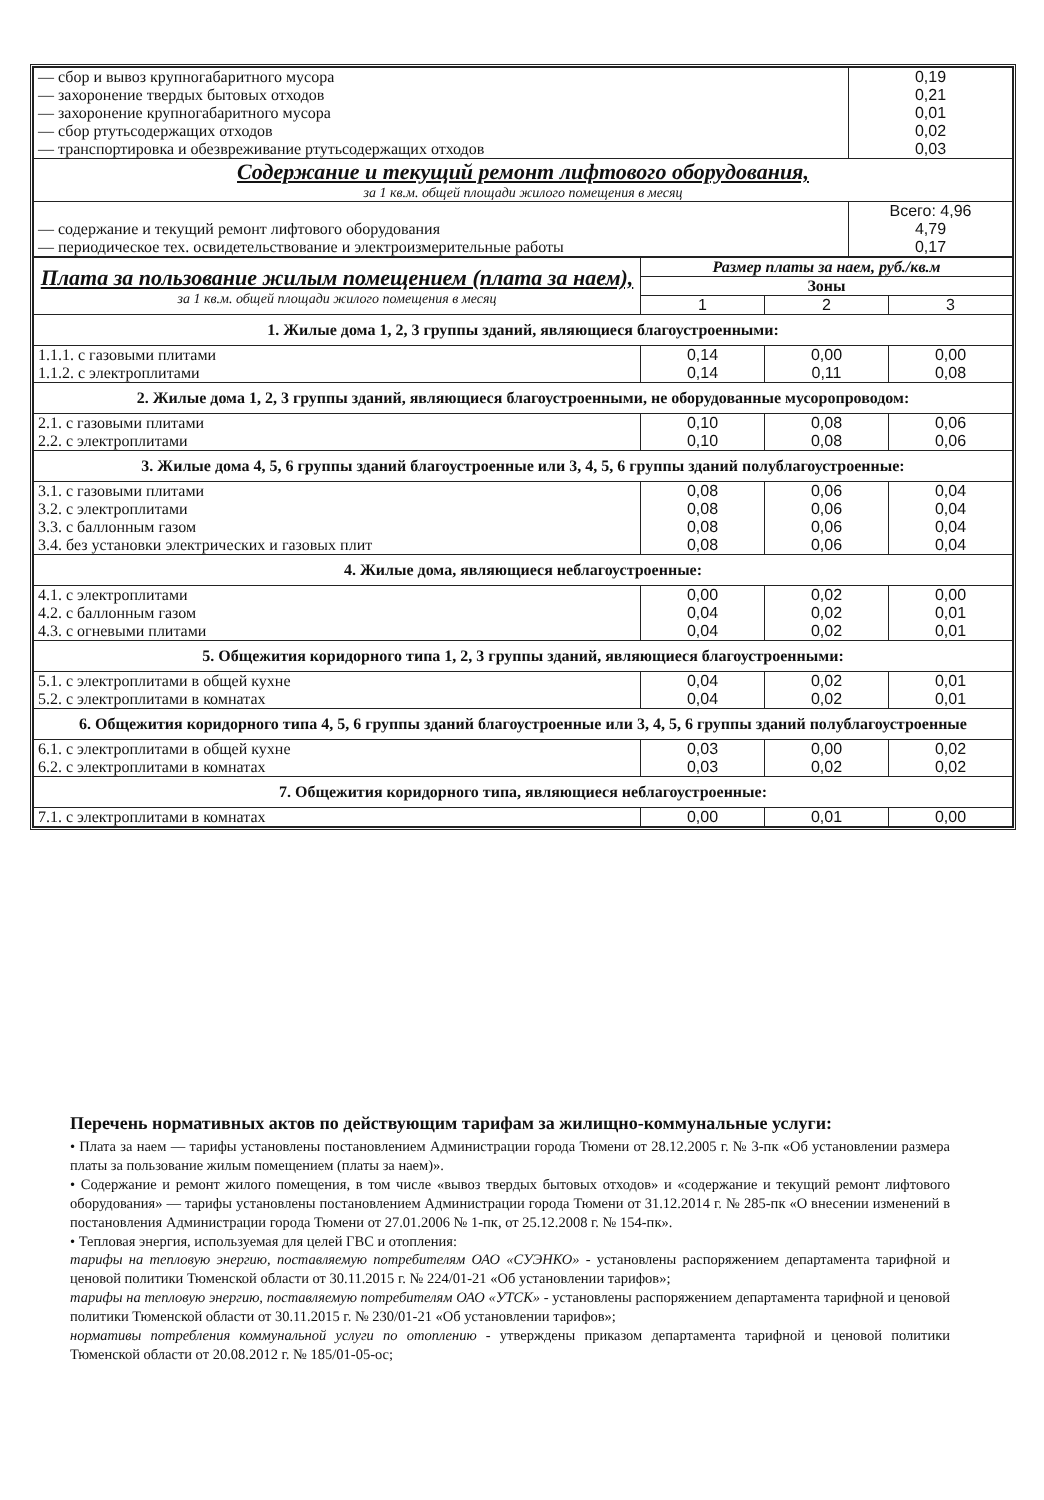| — сбор и вывоз крупногабаритного мусора — захоронение твердых бытовых отходов — захоронение крупногабаритного мусора — сбор ртутьсодержащих отходов — транспортировка и обезвреживание ртутьсодержащих отходов | 0,19 0,21 0,01 0,02 0,03 |
| Содержание и текущий ремонт лифтового оборудования, за 1 кв.м. общей площади жилого помещения в месяц | |
| — содержание и текущий ремонт лифтового оборудования — периодическое тех. освидетельствование и электроизмерительные работы | Всего: 4,96 4,79 0,17 |
| Плата за пользование жилым помещением (плата за наем), за 1 кв.м. общей площади жилого помещения в месяц | Размер платы за наем, руб./кв.м | | |
| | Зоны | | |
| | 1 | 2 | 3 |
| 1. Жилые дома 1, 2, 3 группы зданий, являющиеся благоустроенными: | | | |
| 1.1.1. с газовыми плитами 1.1.2. с электроплитами | 0,14 0,14 | 0,00 0,11 | 0,00 0,08 |
| 2. Жилые дома 1, 2, 3 группы зданий, являющиеся благоустроенными, не оборудованные мусоропроводом: | | | |
| 2.1. с газовыми плитами 2.2. с электроплитами | 0,10 0,10 | 0,08 0,08 | 0,06 0,06 |
| 3. Жилые дома 4, 5, 6 группы зданий благоустроенные или 3, 4, 5, 6 группы зданий полублагоустроенные: | | | |
| 3.1. с газовыми плитами 3.2. с электроплитами 3.3. с баллонным газом 3.4. без установки электрических и газовых плит | 0,08 0,08 0,08 0,08 | 0,06 0,06 0,06 0,06 | 0,04 0,04 0,04 0,04 |
| 4. Жилые дома, являющиеся неблагоустроенные: | | | |
| 4.1. с электроплитами 4.2. с баллонным газом 4.3. с огневыми плитами | 0,00 0,04 0,04 | 0,02 0,02 0,02 | 0,00 0,01 0,01 |
| 5. Общежития коридорного типа 1, 2, 3 группы зданий, являющиеся благоустроенными: | | | |
| 5.1. с электроплитами в общей кухне 5.2. с электроплитами в комнатах | 0,04 0,04 | 0,02 0,02 | 0,01 0,01 |
| 6. Общежития коридорного типа 4, 5, 6 группы зданий благоустроенные или 3, 4, 5, 6 группы зданий полублагоустроенные | | | |
| 6.1. с электроплитами в общей кухне 6.2. с электроплитами в комнатах | 0,03 0,03 | 0,00 0,02 | 0,02 0,02 |
| 7. Общежития коридорного типа, являющиеся неблагоустроенные: | | | |
| 7.1. с электроплитами в комнатах | 0,00 | 0,01 | 0,00 |
Перечень нормативных актов по действующим тарифам за жилищно-коммунальные услуги:
• Плата за наем — тарифы установлены постановлением Администрации города Тюмени от 28.12.2005 г. № 3-пк «Об установлении размера платы за пользование жилым помещением (платы за наем)».
• Содержание и ремонт жилого помещения, в том числе «вывоз твердых бытовых отходов» и «содержание и текущий ремонт лифтового оборудования» — тарифы установлены постановлением Администрации города Тюмени от 31.12.2014 г. № 285-пк «О внесении изменений в постановления Администрации города Тюмени от 27.01.2006 № 1-пк, от 25.12.2008 г. № 154-пк».
• Тепловая энергия, используемая для целей ГВС и отопления:
тарифы на тепловую энергию, поставляемую потребителям ОАО «СУЭНКО» - установлены распоряжением департамента тарифной и ценовой политики Тюменской области от 30.11.2015 г. № 224/01-21 «Об установлении тарифов»;
тарифы на тепловую энергию, поставляемую потребителям ОАО «УТСК» - установлены распоряжением департамента тарифной и ценовой политики Тюменской области от 30.11.2015 г. № 230/01-21 «Об установлении тарифов»;
нормативы потребления коммунальной услуги по отоплению - утверждены приказом департамента тарифной и ценовой политики Тюменской области от 20.08.2012 г. № 185/01-05-ос;